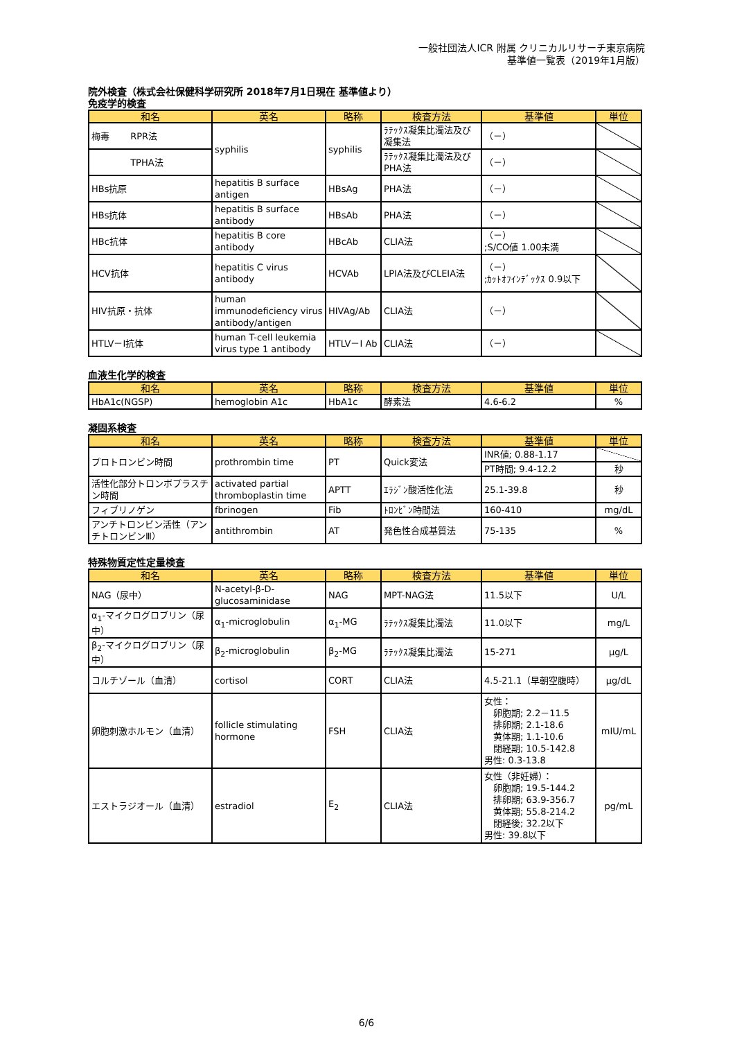一般社団法人ICR 附属 クリニカルリサーチ東京病院
基準値一覧表（2019年1月版）
院外検査（株式会社保健科学研究所 2018年7月1日現在 基準値より）
免疫学的検査
| 和名 | 英名 | 略称 | 検査方法 | 基準値 | 単位 |
| --- | --- | --- | --- | --- | --- |
| 梅毒 RPR法 | syphilis | syphilis | ﾗﾃｯｸｽ凝集比濁法及び凝集法 | （－） | |
| TPHA法 | | | ﾗﾃｯｸｽ凝集比濁法及びPHA法 | （－） | |
| HBs抗原 | hepatitis B surface antigen | HBsAg | PHA法 | （－） | |
| HBs抗体 | hepatitis B surface antibody | HBsAb | PHA法 | （－） | |
| HBc抗体 | hepatitis B core antibody | HBcAb | CLIA法 | （－） ;S/CO値 1.00未満 | |
| HCV抗体 | hepatitis C virus antibody | HCVAb | LPIA法及びCLEIA法 | （－） ;ｶｯﾄｵﾌｲﾝﾃﾞｯｸｽ 0.9以下 | |
| HIV抗原・抗体 | human immunodeficiency virus antibody/antigen | HIVAg/Ab | CLIA法 | （－） | |
| HTLV－Ⅰ抗体 | human T-cell leukemia virus type 1 antibody | HTLV－Ⅰ Ab | CLIA法 | （－） | |
血液生化学的検査
| 和名 | 英名 | 略称 | 検査方法 | 基準値 | 単位 |
| --- | --- | --- | --- | --- | --- |
| HbA1c(NGSP) | hemoglobin A1c | HbA1c | 酵素法 | 4.6-6.2 | % |
凝固系検査
| 和名 | 英名 | 略称 | 検査方法 | 基準値 | 単位 |
| --- | --- | --- | --- | --- | --- |
| プロトロンビン時間 | prothrombin time | PT | Quick変法 | INR値; 0.88-1.17 | |
| | | | | PT時間; 9.4-12.2 | 秒 |
| 活性化部分トロンボプラスチン時間 | activated partial thromboplastin time | APTT | ｴﾗｼﾞﾝ酸活性化法 | 25.1-39.8 | 秒 |
| フィブリノゲン | fbrinogen | Fib | ﾄﾛﾝﾋﾞﾝ時間法 | 160-410 | mg/dL |
| アンチトロンビン活性（アンチトロンビンⅢ） | antithrombin | AT | 発色性合成基質法 | 75-135 | % |
特殊物質定性定量検査
| 和名 | 英名 | 略称 | 検査方法 | 基準値 | 単位 |
| --- | --- | --- | --- | --- | --- |
| NAG（尿中） | N-acetyl-β-D-glucosaminidase | NAG | MPT-NAG法 | 11.5以下 | U/L |
| α<sub>1</sub>-マイクログロブリン（尿中） | α<sub>1</sub>-microglobulin | α<sub>1</sub>-MG | ﾗﾃｯｸｽ凝集比濁法 | 11.0以下 | mg/L |
| β<sub>2</sub>-マイクログロブリン（尿中） | β<sub>2</sub>-microglobulin | β<sub>2</sub>-MG | ﾗﾃｯｸｽ凝集比濁法 | 15-271 | μg/L |
| コルチゾール（血清） | cortisol | CORT | CLIA法 | 4.5-21.1（早朝空腹時） | μg/dL |
| 卵胞刺激ホルモン（血清） | follicle stimulating hormone | FSH | CLIA法 | 女性： 卵胞期; 2.2－11.5 排卵期; 2.1-18.6 黄体期; 1.1-10.6 閉経期; 10.5-142.8 男性: 0.3-13.8 | mIU/mL |
| エストラジオール（血清） | estradiol | E<sub>2</sub> | CLIA法 | 女性（非妊婦）： 卵胞期; 19.5-144.2 排卵期; 63.9-356.7 黄体期; 55.8-214.2 閉経後; 32.2以下 男性: 39.8以下 | pg/mL |
6/6